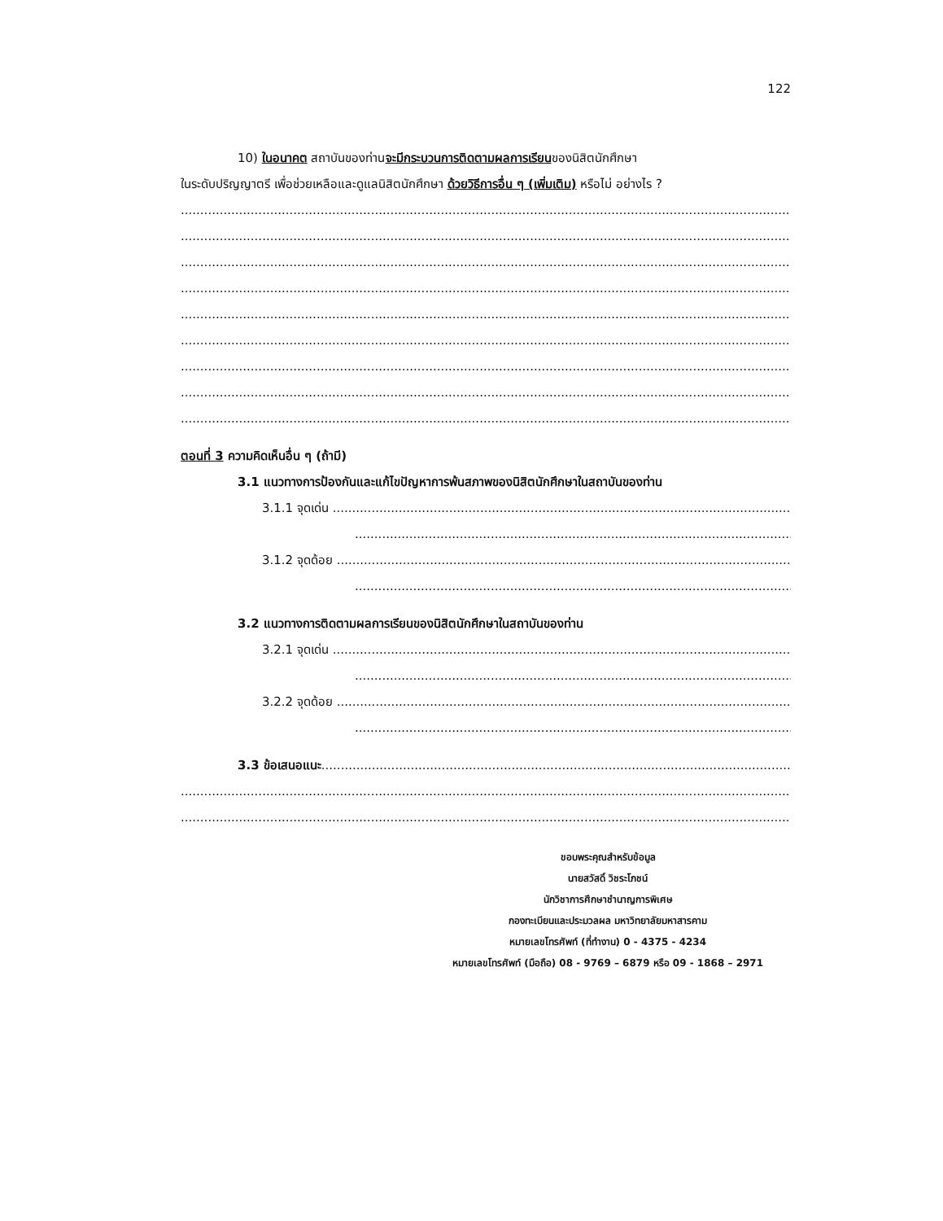122
10) ในอนาคต สถาบันของท่านจะมีกระบวนการติดตามผลการเรียนของนิสิตนักศึกษา
ในระดับปริญญาตรี เพื่อช่วยเหลือและดูแลนิสิตนักศึกษา ด้วยวิธีการอื่น ๆ (เพิ่มเติม) หรือไม่ อย่างไร ?
................................................................................................................................................................................................
................................................................................................................................................................................................
................................................................................................................................................................................................
................................................................................................................................................................................................
................................................................................................................................................................................................
................................................................................................................................................................................................
................................................................................................................................................................................................
................................................................................................................................................................................................
................................................................................................................................................................................................
ตอนที่ 3 ความคิดเห็นอื่น ๆ (ถ้ามี)
3.1 แนวทางการป้องกันและแก้ไขปัญหาการพ้นสภาพของนิสิตนักศึกษาในสถาบันของท่าน
3.1.1 จุดเด่น ..............................................................................................................................................
..................................................................................................................................
3.1.2 จุดด้อย ..............................................................................................................................................
..................................................................................................................................
3.2 แนวทางการติดตามผลการเรียนของนิสิตนักศึกษาในสถาบันของท่าน
3.2.1 จุดเด่น ..............................................................................................................................................
..................................................................................................................................
3.2.2 จุดด้อย ..............................................................................................................................................
..................................................................................................................................
3.3 ข้อเสนอแนะ............................................................................................................................................................
................................................................................................................................................................................................
................................................................................................................................................................................................
ขอบพระคุณสำหรับข้อมูล
นายสวัสดิ์ วิชระโภชน์
นักวิชาการศึกษาชำนาญการพิเศษ
กองทะเบียนและประมวลผล มหาวิทยาลัยมหาสารคาม
หมายเลขโทรศัพท์ (ที่ทำงาน) 0 - 4375 - 4234
หมายเลขโทรศัพท์ (มือถือ) 08 - 9769 – 6879 หรือ 09 - 1868 – 2971